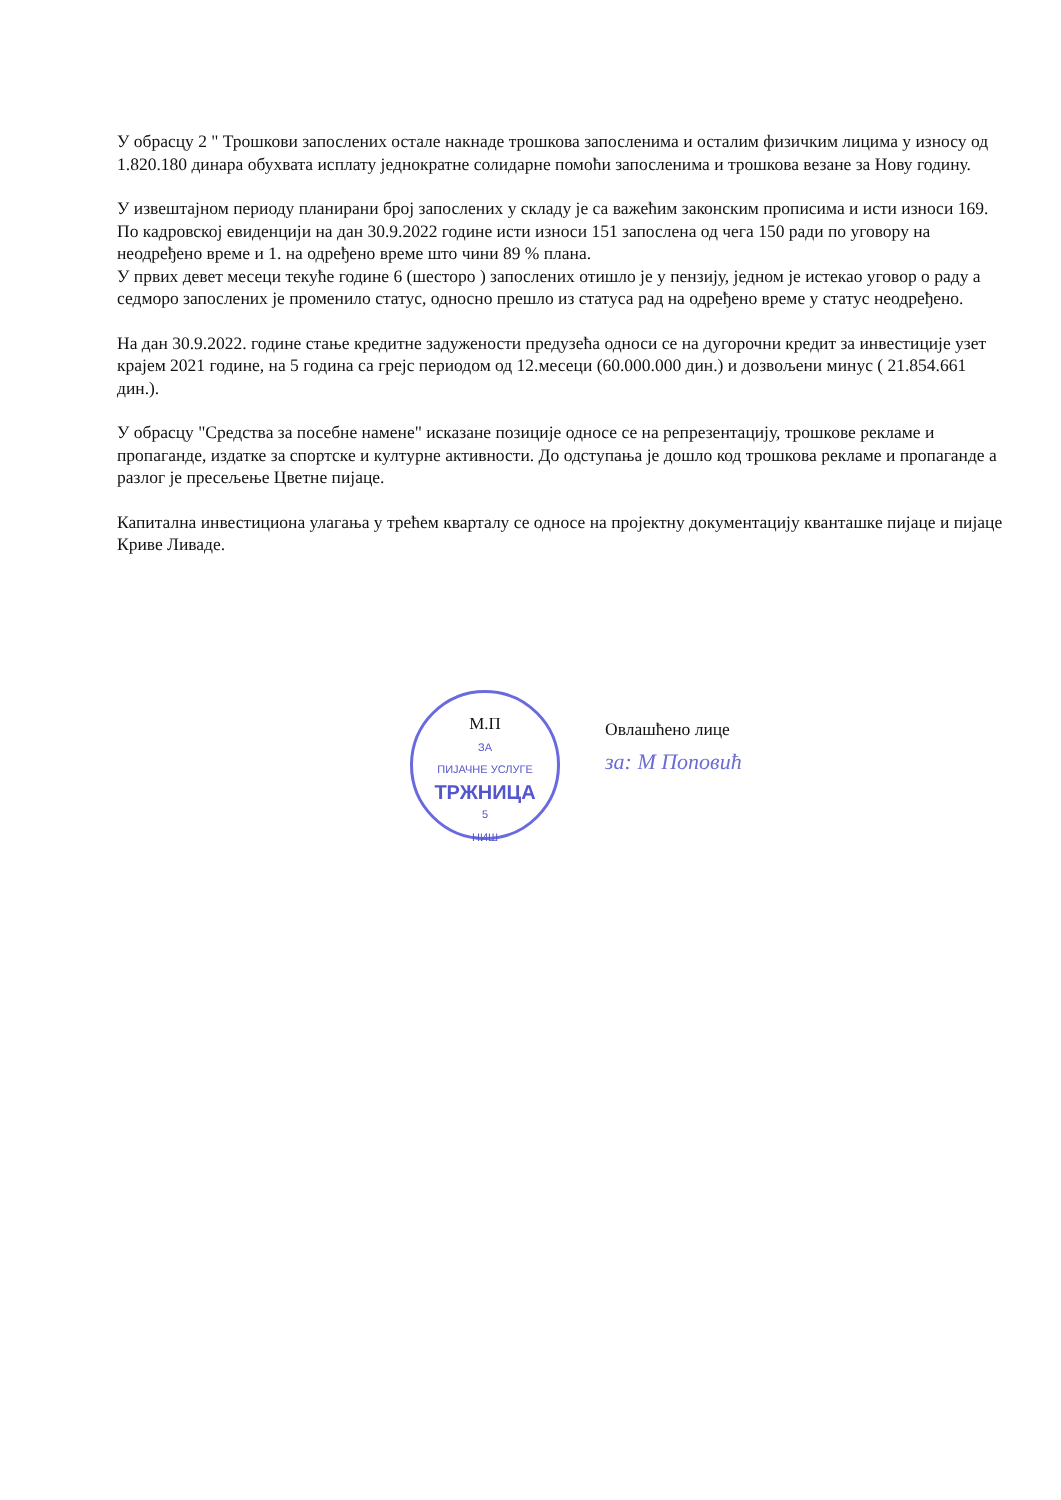У обрасцу 2 " Трошкови запослених остале накнаде трошкова запосленима и осталим физичким лицима у износу од 1.820.180 динара обухвата исплату једнократне солидарне помоћи запосленима и трошкова везане за Нову годину.
У извештајном периоду планирани број запослених у складу је са важећим законским прописима и исти износи 169. По кадровској евиденцији на дан 30.9.2022 године исти износи 151 запослена од чега 150 ради по уговору на неодређено време и 1. на одређено време што чини 89 % плана.
У првих девет месеци текуће године 6 (шесторо ) запослених отишло је у пензију, једном је истекао уговор о раду а седморо запослених је променило статус, односно прешло из статуса рад на одређено време у статус неодређено.
На дан 30.9.2022. године стање кредитне задужености предузећа односи се на дугорочни кредит за инвестиције узет крајем 2021 године, на 5 година са грејс периодом од 12.месеци (60.000.000 дин.) и дозвољени минус ( 21.854.661 дин.).
У обрасцу "Средства за посебне намене" исказане позиције односе се на репрезентацију, трошкове рекламе и пропаганде, издатке за спортске и културне активности. До одступања је дошло код трошкова рекламе и пропаганде а разлог је пресељење Цветне пијаце.
Капитална инвестициона улагања у трећем кварталу се односе на пројектну документацију кванташке пијаце и пијаце Криве Ливаде.
М.П
ЗА
ПИЈАЧНЕ УСЛУГЕ
ТРЖНИЦА
5
НИШ
Овлашћено лице
за: М Поповић